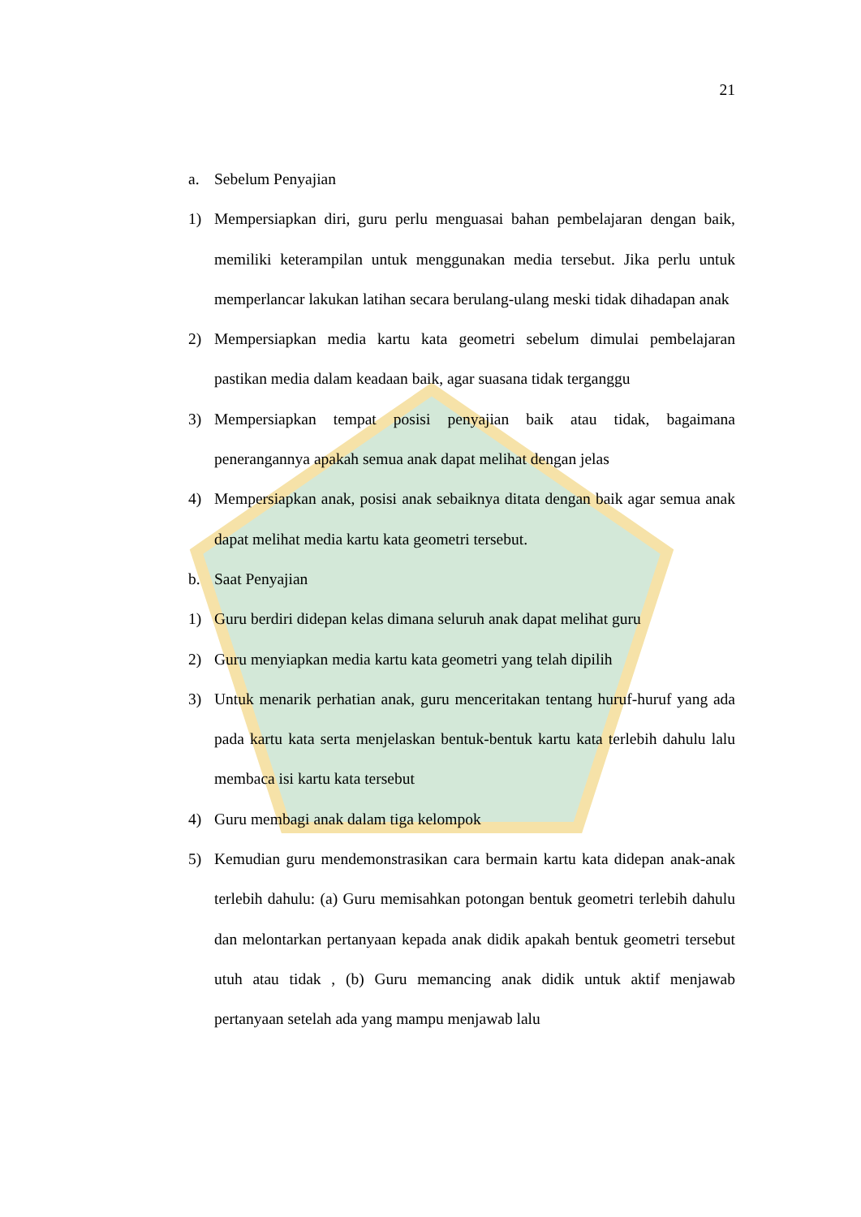21
a. Sebelum Penyajian
1) Mempersiapkan diri, guru perlu menguasai bahan pembelajaran dengan baik, memiliki keterampilan untuk menggunakan media tersebut. Jika perlu untuk memperlancar lakukan latihan secara berulang-ulang meski tidak dihadapan anak
2) Mempersiapkan media kartu kata geometri sebelum dimulai pembelajaran pastikan media dalam keadaan baik, agar suasana tidak terganggu
3) Mempersiapkan tempat posisi penyajian baik atau tidak, bagaimana penerangannya apakah semua anak dapat melihat dengan jelas
4) Mempersiapkan anak, posisi anak sebaiknya ditata dengan baik agar semua anak dapat melihat media kartu kata geometri tersebut.
b. Saat Penyajian
1) Guru berdiri didepan kelas dimana seluruh anak dapat melihat guru
2) Guru menyiapkan media kartu kata geometri yang telah dipilih
3) Untuk menarik perhatian anak, guru menceritakan tentang huruf-huruf yang ada pada kartu kata serta menjelaskan bentuk-bentuk kartu kata terlebih dahulu lalu membaca isi kartu kata tersebut
4) Guru membagi anak dalam tiga kelompok
5) Kemudian guru mendemonstrasikan cara bermain kartu kata didepan anak-anak terlebih dahulu: (a) Guru memisahkan potongan bentuk geometri terlebih dahulu dan melontarkan pertanyaan kepada anak didik apakah bentuk geometri tersebut utuh atau tidak , (b) Guru memancing anak didik untuk aktif menjawab pertanyaan setelah ada yang mampu menjawab lalu